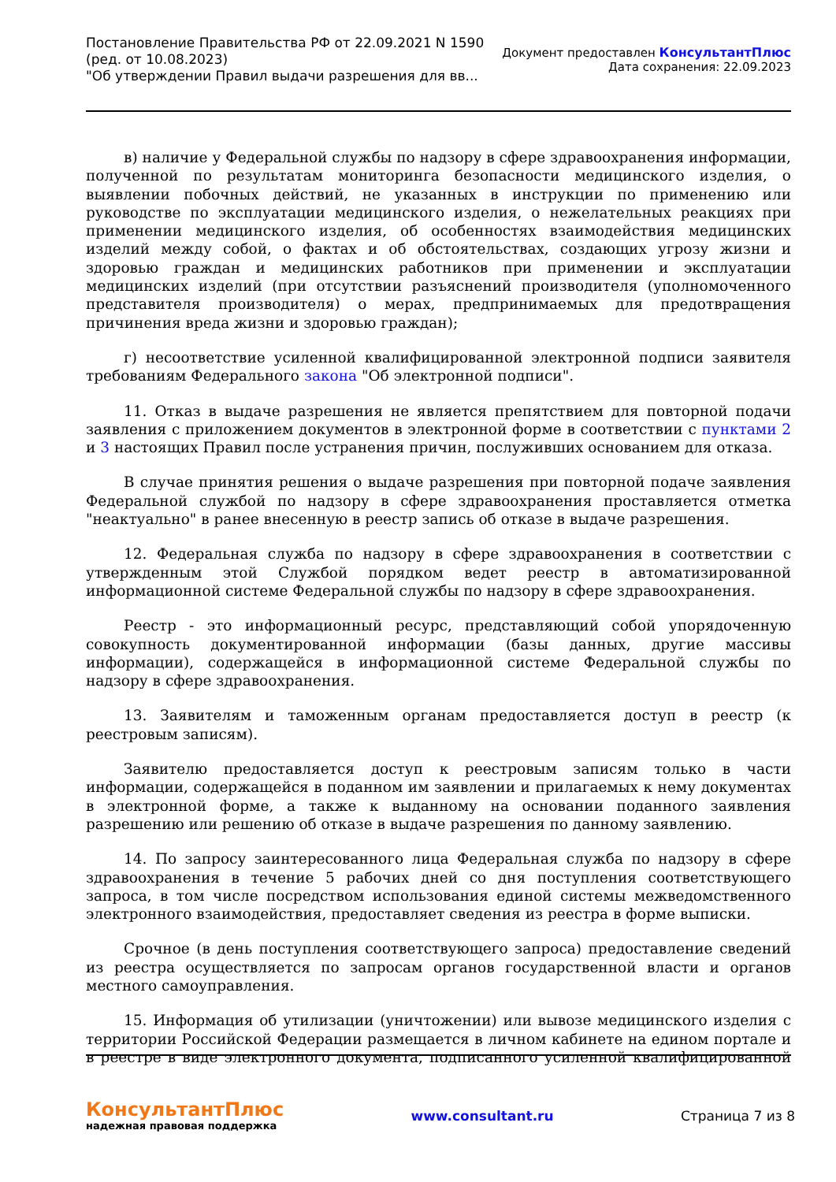Постановление Правительства РФ от 22.09.2021 N 1590
(ред. от 10.08.2023)
"Об утверждении Правил выдачи разрешения для вв...
Документ предоставлен КонсультантПлюс
Дата сохранения: 22.09.2023
в) наличие у Федеральной службы по надзору в сфере здравоохранения информации, полученной по результатам мониторинга безопасности медицинского изделия, о выявлении побочных действий, не указанных в инструкции по применению или руководстве по эксплуатации медицинского изделия, о нежелательных реакциях при применении медицинского изделия, об особенностях взаимодействия медицинских изделий между собой, о фактах и об обстоятельствах, создающих угрозу жизни и здоровью граждан и медицинских работников при применении и эксплуатации медицинских изделий (при отсутствии разъяснений производителя (уполномоченного представителя производителя) о мерах, предпринимаемых для предотвращения причинения вреда жизни и здоровью граждан);
г) несоответствие усиленной квалифицированной электронной подписи заявителя требованиям Федерального закона "Об электронной подписи".
11. Отказ в выдаче разрешения не является препятствием для повторной подачи заявления с приложением документов в электронной форме в соответствии с пунктами 2 и 3 настоящих Правил после устранения причин, послуживших основанием для отказа.
В случае принятия решения о выдаче разрешения при повторной подаче заявления Федеральной службой по надзору в сфере здравоохранения проставляется отметка "неактуально" в ранее внесенную в реестр запись об отказе в выдаче разрешения.
12. Федеральная служба по надзору в сфере здравоохранения в соответствии с утвержденным этой Службой порядком ведет реестр в автоматизированной информационной системе Федеральной службы по надзору в сфере здравоохранения.
Реестр - это информационный ресурс, представляющий собой упорядоченную совокупность документированной информации (базы данных, другие массивы информации), содержащейся в информационной системе Федеральной службы по надзору в сфере здравоохранения.
13. Заявителям и таможенным органам предоставляется доступ в реестр (к реестровым записям).
Заявителю предоставляется доступ к реестровым записям только в части информации, содержащейся в поданном им заявлении и прилагаемых к нему документах в электронной форме, а также к выданному на основании поданного заявления разрешению или решению об отказе в выдаче разрешения по данному заявлению.
14. По запросу заинтересованного лица Федеральная служба по надзору в сфере здравоохранения в течение 5 рабочих дней со дня поступления соответствующего запроса, в том числе посредством использования единой системы межведомственного электронного взаимодействия, предоставляет сведения из реестра в форме выписки.
Срочное (в день поступления соответствующего запроса) предоставление сведений из реестра осуществляется по запросам органов государственной власти и органов местного самоуправления.
15. Информация об утилизации (уничтожении) или вывозе медицинского изделия с территории Российской Федерации размещается в личном кабинете на едином портале и в реестре в виде электронного документа, подписанного усиленной квалифицированной
КонсультантПлюс
надежная правовая поддержка
www.consultant.ru Страница 7 из 8